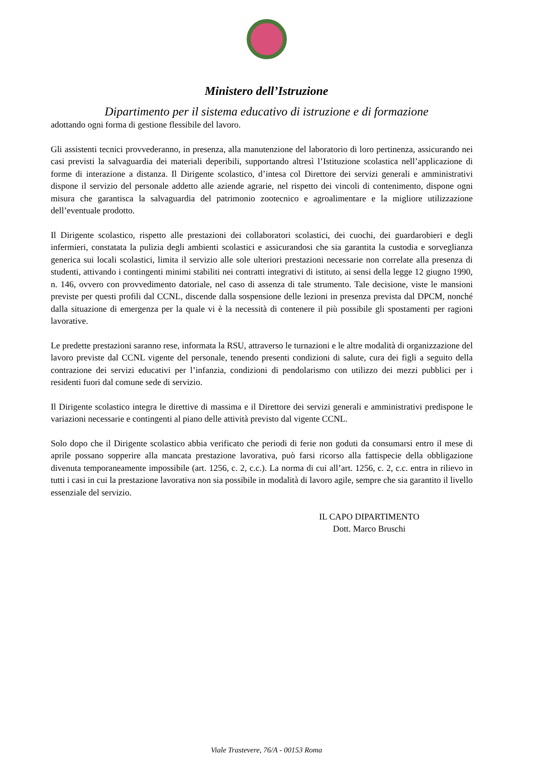Ministero dell’Istruzione
Dipartimento per il sistema educativo di istruzione e di formazione
adottando ogni forma di gestione flessibile del lavoro.
Gli assistenti tecnici provvederanno, in presenza, alla manutenzione del laboratorio di loro pertinenza, assicurando nei casi previsti la salvaguardia dei materiali deperibili, supportando altresì l’Istituzione scolastica nell’applicazione di forme di interazione a distanza. Il Dirigente scolastico, d’intesa col Direttore dei servizi generali e amministrativi dispone il servizio del personale addetto alle aziende agrarie, nel rispetto dei vincoli di contenimento, dispone ogni misura che garantisca la salvaguardia del patrimonio zootecnico e agroalimentare e la migliore utilizzazione dell’eventuale prodotto.
Il Dirigente scolastico, rispetto alle prestazioni dei collaboratori scolastici, dei cuochi, dei guardarobieri e degli infermieri, constatata la pulizia degli ambienti scolastici e assicurandosi che sia garantita la custodia e sorveglianza generica sui locali scolastici, limita il servizio alle sole ulteriori prestazioni necessarie non correlate alla presenza di studenti, attivando i contingenti minimi stabiliti nei contratti integrativi di istituto, ai sensi della legge 12 giugno 1990, n. 146, ovvero con provvedimento datoriale, nel caso di assenza di tale strumento. Tale decisione, viste le mansioni previste per questi profili dal CCNL, discende dalla sospensione delle lezioni in presenza prevista dal DPCM, nonché dalla situazione di emergenza per la quale vi è la necessità di contenere il più possibile gli spostamenti per ragioni lavorative.
Le predette prestazioni saranno rese, informata la RSU, attraverso le turnazioni e le altre modalità di organizzazione del lavoro previste dal CCNL vigente del personale, tenendo presenti condizioni di salute, cura dei figli a seguito della contrazione dei servizi educativi per l’infanzia, condizioni di pendolarismo con utilizzo dei mezzi pubblici per i residenti fuori dal comune sede di servizio.
Il Dirigente scolastico integra le direttive di massima e il Direttore dei servizi generali e amministrativi predispone le variazioni necessarie e contingenti al piano delle attività previsto dal vigente CCNL.
Solo dopo che il Dirigente scolastico abbia verificato che periodi di ferie non goduti da consumarsi entro il mese di aprile possano sopperire alla mancata prestazione lavorativa, può farsi ricorso alla fattispecie della obbligazione divenuta temporaneamente impossibile (art. 1256, c. 2, c.c.). La norma di cui all’art. 1256, c. 2, c.c. entra in rilievo in tutti i casi in cui la prestazione lavorativa non sia possibile in modalità di lavoro agile, sempre che sia garantito il livello essenziale del servizio.
IL CAPO DIPARTIMENTO
Dott. Marco Bruschi
Viale Trastevere, 76/A - 00153 Roma